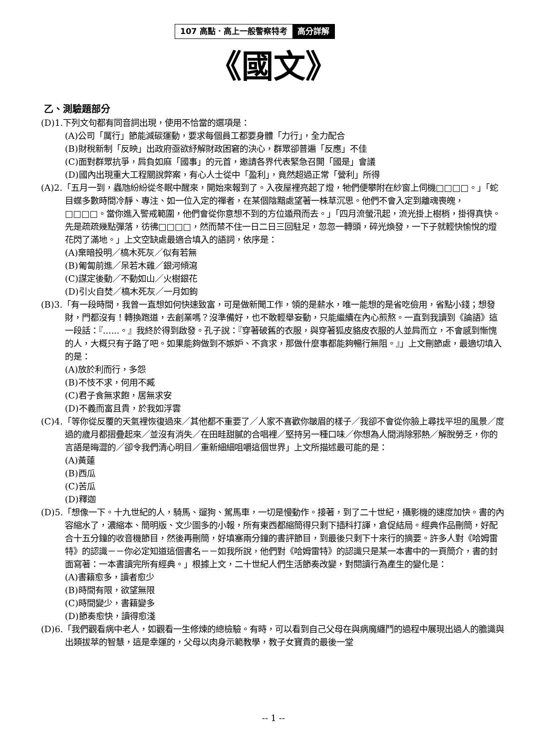107 高點．高上一般警察特考 高分詳解
《國文》
乙、測驗題部分
(D)1.下列文句都有同音詞出現，使用不恰當的選項是：
(A)公司「厲行」節能減碳運動，要求每個員工都要身體「力行」，全力配合
(B)財稅新制「反映」出政府亟欲紓解財政困窘的決心，群眾卻普遍「反應」不佳
(C)面對群眾抗爭，肩負如麻「國事」的元首，邀請各界代表緊急召開「國是」會議
(D)國內出現重大工程關說弊案，有心人士從中「盈利」，竟然超過正常「營利」所得
(A)2.「五月一到，蟲虺紛紛從冬眠中醒來，開始來報到了。入夜屋裡亮起了燈，牠們便攀附在紗窗上伺機□□□□。」「蛇目蝶多數時間冷靜、專注、如一位入定的禪者，在某個陰黯處望著一株草沉思。他們不會入定到離魂喪魄，□□□□。當你進入警戒範圍，他們會從你意想不到的方位遁飛而去。」「四月流螢汛起，流光掛上樹梢，掛得真快。先是疏疏幾點彈落，彷彿□□□□，然而禁不住一日二日三回駐足，忽忽一轉頭，碎光煥發，一下子就輕快愉悅的燈花閃了滿地。」上文空缺處最適合填入的語詞，依序是：
(A)棄暗投明／槁木死灰／似有若無
(B)匍匐前進／呆若木雞／銀河傾瀉
(C)謀定後動／不動如山／火樹銀花
(D)引火自焚／槁木死灰／一月如鉤
(B)3.「有一段時間，我曾一直想如何快速致富，可是做新聞工作，領的是薪水，唯一能想的是省吃儉用，省點小錢；想發財，門都沒有！轉換跑道，去創業嗎？沒準備好，也不敢輕舉妄動，只能繼續在內心煎熬。一直到我讀到《論語》這一段話：『......。』我終於得到啟發。孔子說：『穿著破舊的衣服，與穿著狐皮貉皮衣服的人並肩而立，不會感到慚愧的人，大概只有子路了吧。如果能夠做到不嫉妒、不貪求，那做什麼事都能夠暢行無阻。』」上文刪節處，最適切填入的是：
(A)放於利而行，多怨
(B)不忮不求，何用不臧
(C)君子食無求飽，居無求安
(D)不義而富且貴，於我如浮雲
(C)4.「等你從反覆的天氣裡恢復過來／其他都不重要了／人家不喜歡你皺眉的樣子／我卻不會從你臉上尋找平坦的風景／度過的歲月都摺疊起來／並沒有消失／在田畦甜膩的合唱裡／堅持另一種口味／你想為人間消除邪熱／解脫勞乏，你的言語是晦澀的／卻令我們清心明目／重新細細咀嚼這個世界」上文所描述最可能的是：
(A)黃蓮
(B)西瓜
(C)苦瓜
(D)釋迦
(D)5.「想像一下。十九世紀的人，騎馬、遛狗、駕馬車，一切是慢動作。接著，到了二十世紀，攝影機的速度加快。書的內容縮水了，濃縮本、簡明版、文少圖多的小報，所有東西都縮簡得只剩下插科打諢，倉促結局。經典作品刪簡，好配合十五分鐘的收音機節目，然後再刪簡，好填塞兩分鐘的書評節目，到最後只剩下十來行的摘要。許多人對《哈姆雷特》的認識－－你必定知道這個書名－－如我所說，他們對《哈姆雷特》的認識只是某一本書中的一頁簡介，書的封面寫著：一本書讀完所有經典。」根據上文，二十世紀人們生活節奏改變，對閱讀行為產生的變化是：
(A)書籍愈多，讀者愈少
(B)時間有限，欲望無限
(C)時間變少，書籍變多
(D)節奏愈快，讀得愈淺
(D)6.「我們觀看病中老人，如觀看一生修煉的總檢驗。有時，可以看到自己父母在與病魔纏鬥的過程中展現出過人的膽識與出類拔萃的智慧，這是幸運的，父母以肉身示範教學，教子女寶貴的最後一堂
-- 1 --